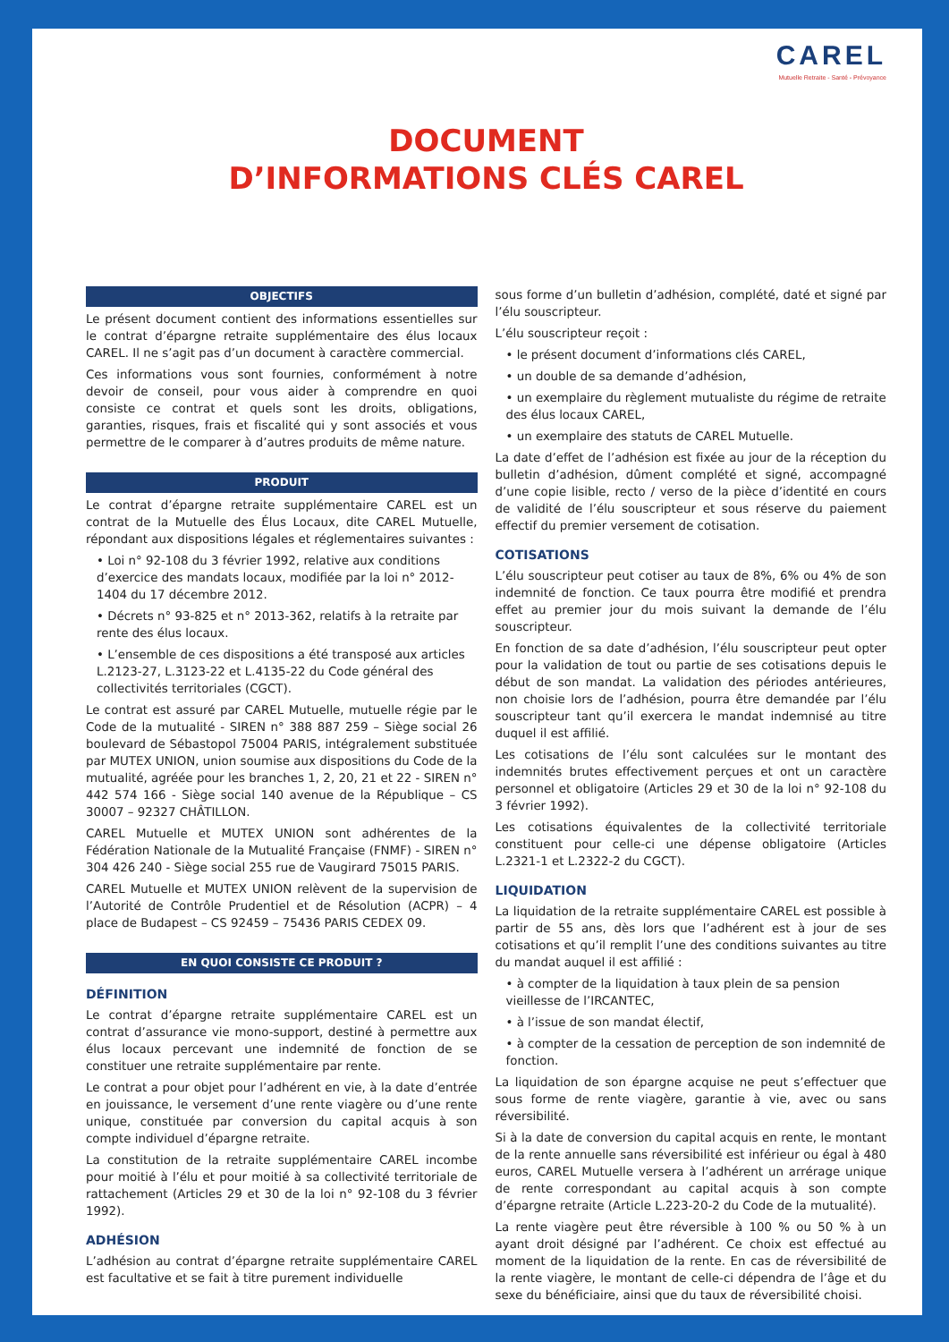CAREL
Mutuelle Retraite - Santé - Prévoyance
DOCUMENT
D’INFORMATIONS CLÉS CAREL
OBJECTIFS
Le présent document contient des informations essentielles sur le contrat d’épargne retraite supplémentaire des élus locaux CAREL. Il ne s’agit pas d’un document à caractère commercial.
Ces informations vous sont fournies, conformément à notre devoir de conseil, pour vous aider à comprendre en quoi consiste ce contrat et quels sont les droits, obligations, garanties, risques, frais et fiscalité qui y sont associés et vous permettre de le comparer à d’autres produits de même nature.
PRODUIT
Le contrat d’épargne retraite supplémentaire CAREL est un contrat de la Mutuelle des Élus Locaux, dite CAREL Mutuelle, répondant aux dispositions légales et réglementaires suivantes :
• Loi n° 92-108 du 3 février 1992, relative aux conditions d’exercice des mandats locaux, modifiée par la loi n° 2012-1404 du 17 décembre 2012.
• Décrets n° 93-825 et n° 2013-362, relatifs à la retraite par rente des élus locaux.
• L’ensemble de ces dispositions a été transposé aux articles L.2123-27, L.3123-22 et L.4135-22 du Code général des collectivités territoriales (CGCT).
Le contrat est assuré par CAREL Mutuelle, mutuelle régie par le Code de la mutualité - SIREN n° 388 887 259 – Siège social 26 boulevard de Sébastopol 75004 PARIS, intégralement substituée par MUTEX UNION, union soumise aux dispositions du Code de la mutualité, agréée pour les branches 1, 2, 20, 21 et 22 - SIREN n° 442 574 166 - Siège social 140 avenue de la République – CS 30007 – 92327 CHÂTILLON.
CAREL Mutuelle et MUTEX UNION sont adhérentes de la Fédération Nationale de la Mutualité Française (FNMF) - SIREN n° 304 426 240 - Siège social 255 rue de Vaugirard 75015 PARIS.
CAREL Mutuelle et MUTEX UNION relèvent de la supervision de l’Autorité de Contrôle Prudentiel et de Résolution (ACPR) – 4 place de Budapest – CS 92459 – 75436 PARIS CEDEX 09.
EN QUOI CONSISTE CE PRODUIT ?
DÉFINITION
Le contrat d’épargne retraite supplémentaire CAREL est un contrat d’assurance vie mono-support, destiné à permettre aux élus locaux percevant une indemnité de fonction de se constituer une retraite supplémentaire par rente.
Le contrat a pour objet pour l’adhérent en vie, à la date d’entrée en jouissance, le versement d’une rente viagère ou d’une rente unique, constituée par conversion du capital acquis à son compte individuel d’épargne retraite.
La constitution de la retraite supplémentaire CAREL incombe pour moitié à l’élu et pour moitié à sa collectivité territoriale de rattachement (Articles 29 et 30 de la loi n° 92-108 du 3 février 1992).
ADHÉSION
L’adhésion au contrat d’épargne retraite supplémentaire CAREL est facultative et se fait à titre purement individuelle
sous forme d’un bulletin d’adhésion, complété, daté et signé par l’élu souscripteur.
L’élu souscripteur reçoit :
• le présent document d’informations clés CAREL,
• un double de sa demande d’adhésion,
• un exemplaire du règlement mutualiste du régime de retraite des élus locaux CAREL,
• un exemplaire des statuts de CAREL Mutuelle.
La date d’effet de l’adhésion est fixée au jour de la réception du bulletin d’adhésion, dûment complété et signé, accompagné d’une copie lisible, recto / verso de la pièce d’identité en cours de validité de l’élu souscripteur et sous réserve du paiement effectif du premier versement de cotisation.
COTISATIONS
L’élu souscripteur peut cotiser au taux de 8%, 6% ou 4% de son indemnité de fonction. Ce taux pourra être modifié et prendra effet au premier jour du mois suivant la demande de l’élu souscripteur.
En fonction de sa date d’adhésion, l’élu souscripteur peut opter pour la validation de tout ou partie de ses cotisations depuis le début de son mandat. La validation des périodes antérieures, non choisie lors de l’adhésion, pourra être demandée par l’élu souscripteur tant qu’il exercera le mandat indemnisé au titre duquel il est affilié.
Les cotisations de l’élu sont calculées sur le montant des indemnités brutes effectivement perçues et ont un caractère personnel et obligatoire (Articles 29 et 30 de la loi n° 92-108 du 3 février 1992).
Les cotisations équivalentes de la collectivité territoriale constituent pour celle-ci une dépense obligatoire (Articles L.2321-1 et L.2322-2 du CGCT).
LIQUIDATION
La liquidation de la retraite supplémentaire CAREL est possible à partir de 55 ans, dès lors que l’adhérent est à jour de ses cotisations et qu’il remplit l’une des conditions suivantes au titre du mandat auquel il est affilié :
• à compter de la liquidation à taux plein de sa pension vieillesse de l’IRCANTEC,
• à l’issue de son mandat électif,
• à compter de la cessation de perception de son indemnité de fonction.
La liquidation de son épargne acquise ne peut s’effectuer que sous forme de rente viagère, garantie à vie, avec ou sans réversibilité.
Si à la date de conversion du capital acquis en rente, le montant de la rente annuelle sans réversibilité est inférieur ou égal à 480 euros, CAREL Mutuelle versera à l’adhérent un arrérage unique de rente correspondant au capital acquis à son compte d’épargne retraite (Article L.223-20-2 du Code de la mutualité).
La rente viagère peut être réversible à 100 % ou 50 % à un ayant droit désigné par l’adhérent. Ce choix est effectué au moment de la liquidation de la rente. En cas de réversibilité de la rente viagère, le montant de celle-ci dépendra de l’âge et du sexe du bénéficiaire, ainsi que du taux de réversibilité choisi.